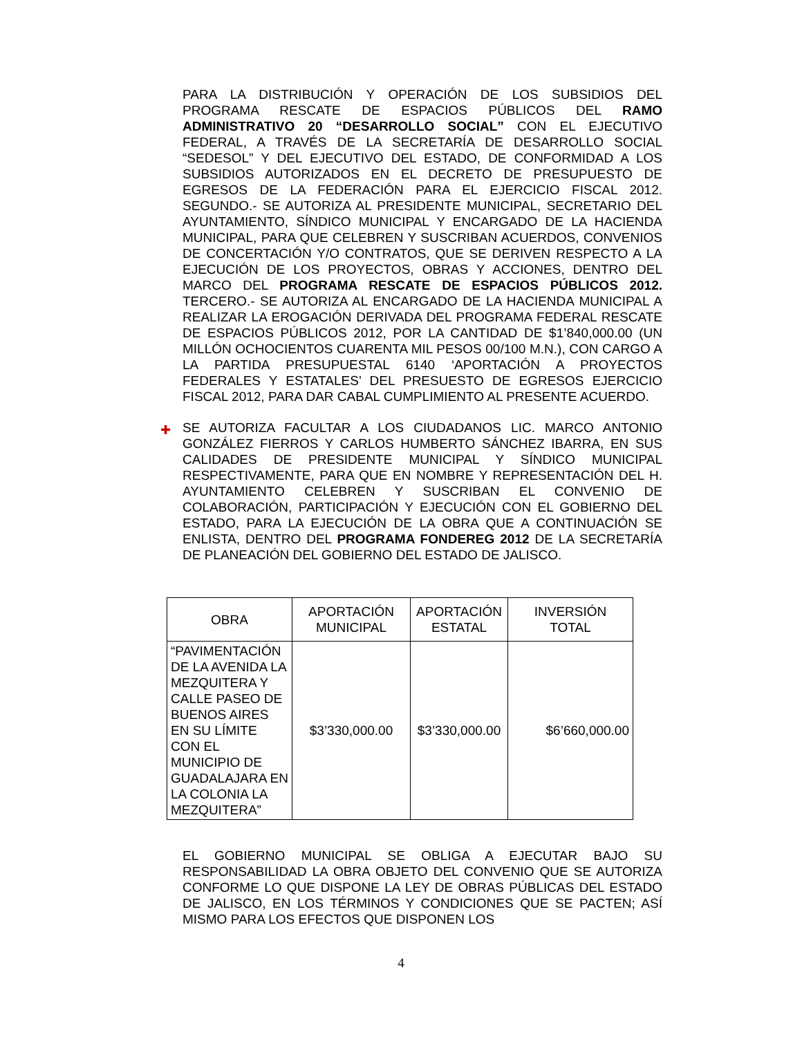PARA LA DISTRIBUCIÓN Y OPERACIÓN DE LOS SUBSIDIOS DEL PROGRAMA RESCATE DE ESPACIOS PÚBLICOS DEL RAMO ADMINISTRATIVO 20 “DESARROLLO SOCIAL” CON EL EJECUTIVO FEDERAL, A TRAVÉS DE LA SECRETARÍA DE DESARROLLO SOCIAL “SEDESOL” Y DEL EJECUTIVO DEL ESTADO, DE CONFORMIDAD A LOS SUBSIDIOS AUTORIZADOS EN EL DECRETO DE PRESUPUESTO DE EGRESOS DE LA FEDERACIÓN PARA EL EJERCICIO FISCAL 2012. SEGUNDO.- SE AUTORIZA AL PRESIDENTE MUNICIPAL, SECRETARIO DEL AYUNTAMIENTO, SÍNDICO MUNICIPAL Y ENCARGADO DE LA HACIENDA MUNICIPAL, PARA QUE CELEBREN Y SUSCRIBAN ACUERDOS, CONVENIOS DE CONCERTACIÓN Y/O CONTRATOS, QUE SE DERIVEN RESPECTO A LA EJECUCIÓN DE LOS PROYECTOS, OBRAS Y ACCIONES, DENTRO DEL MARCO DEL PROGRAMA RESCATE DE ESPACIOS PÚBLICOS 2012. TERCERO.- SE AUTORIZA AL ENCARGADO DE LA HACIENDA MUNICIPAL A REALIZAR LA EROGACIÓN DERIVADA DEL PROGRAMA FEDERAL RESCATE DE ESPACIOS PÚBLICOS 2012, POR LA CANTIDAD DE $1’840,000.00 (UN MILLÓN OCHOCIENTOS CUARENTA MIL PESOS 00/100 M.N.), CON CARGO A LA PARTIDA PRESUPUESTAL 6140 ‘APORTACIÓN A PROYECTOS FEDERALES Y ESTATALES’ DEL PRESUESTO DE EGRESOS EJERCICIO FISCAL 2012, PARA DAR CABAL CUMPLIMIENTO AL PRESENTE ACUERDO.
✚ SE AUTORIZA FACULTAR A LOS CIUDADANOS LIC. MARCO ANTONIO GONZÁLEZ FIERROS Y CARLOS HUMBERTO SÁNCHEZ IBARRA, EN SUS CALIDADES DE PRESIDENTE MUNICIPAL Y SÍNDICO MUNICIPAL RESPECTIVAMENTE, PARA QUE EN NOMBRE Y REPRESENTACIÓN DEL H. AYUNTAMIENTO CELEBREN Y SUSCRIBAN EL CONVENIO DE COLABORACIÓN, PARTICIPACIÓN Y EJECUCIÓN CON EL GOBIERNO DEL ESTADO, PARA LA EJECUCIÓN DE LA OBRA QUE A CONTINUACIÓN SE ENLISTA, DENTRO DEL PROGRAMA FONDEREG 2012 DE LA SECRETARÍA DE PLANEACIÓN DEL GOBIERNO DEL ESTADO DE JALISCO.
| OBRA | APORTACIÓN MUNICIPAL | APORTACIÓN ESTATAL | INVERSIÓN TOTAL |
| --- | --- | --- | --- |
| “PAVIMENTACIÓN DE LA AVENIDA LA MEZQUITERA Y CALLE PASEO DE BUENOS AIRES EN SU LÍMITE CON EL MUNICIPIO DE GUADALAJARA EN LA COLONIA LA MEZQUITERA” | $3’330,000.00 | $3’330,000.00 | $6’660,000.00 |
EL GOBIERNO MUNICIPAL SE OBLIGA A EJECUTAR BAJO SU RESPONSABILIDAD LA OBRA OBJETO DEL CONVENIO QUE SE AUTORIZA CONFORME LO QUE DISPONE LA LEY DE OBRAS PÚBLICAS DEL ESTADO DE JALISCO, EN LOS TÉRMINOS Y CONDICIONES QUE SE PACTEN; ASÍ MISMO PARA LOS EFECTOS QUE DISPONEN LOS
4